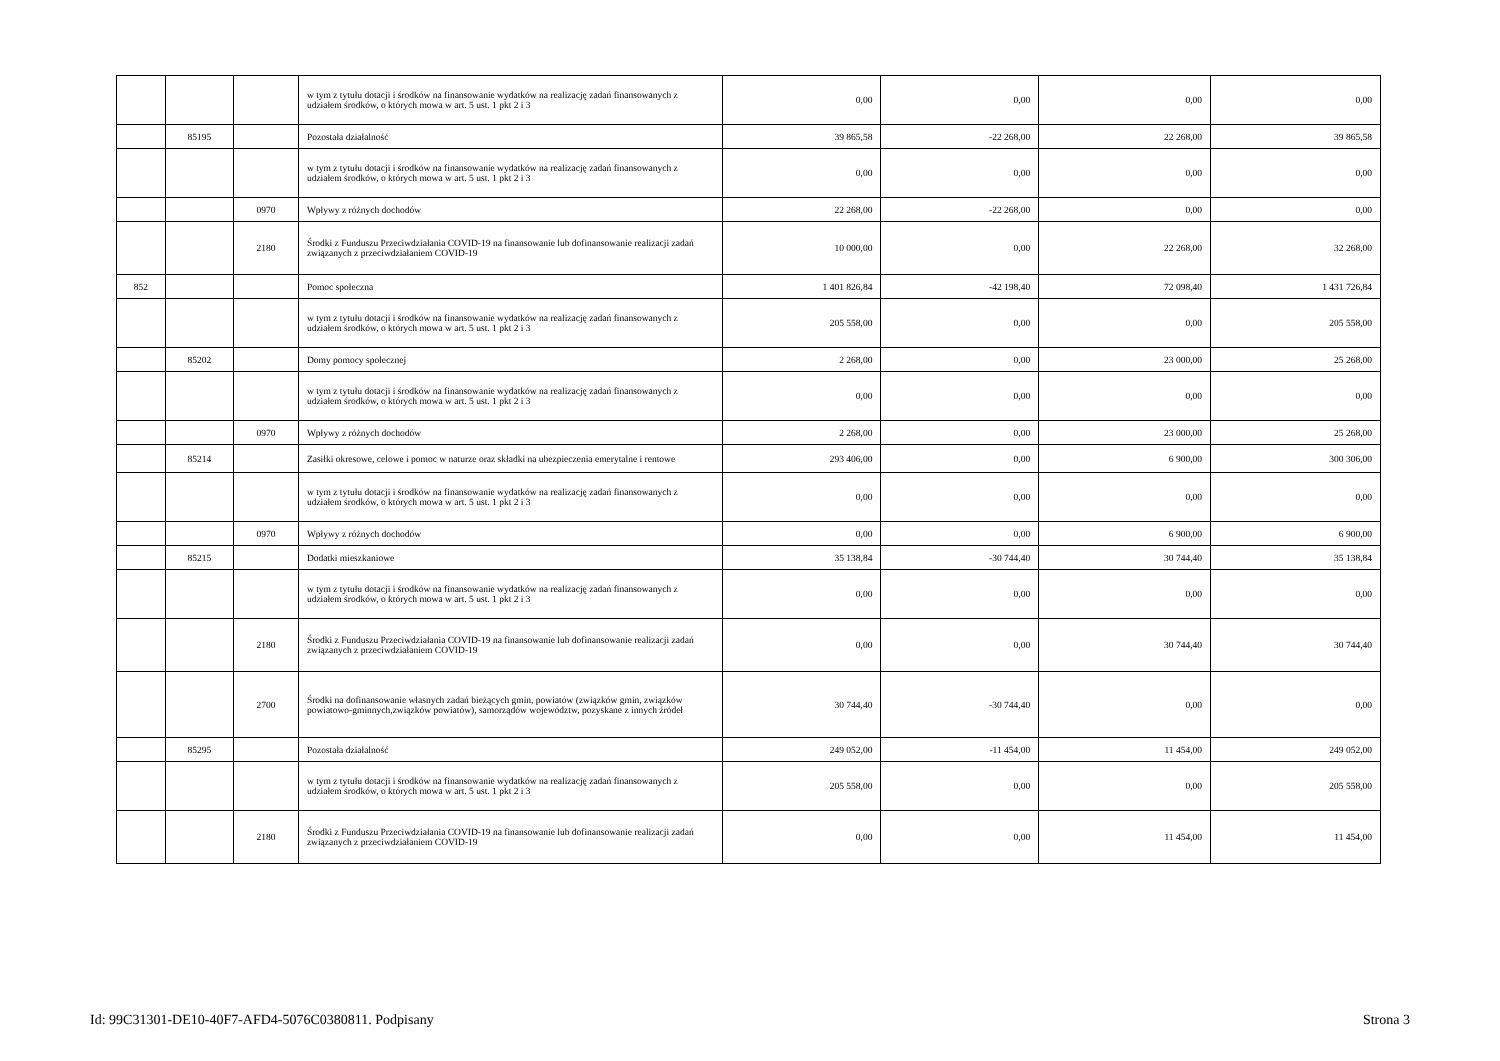| | | | w tym z tytułu dotacji i środków na finansowanie wydatków na realizację zadań finansowanych z udziałem środków, o których mowa w art. 5 ust. 1 pkt 2 i 3 | 0,00 | 0,00 | 0,00 | 0,00 |
| | 85195 | | Pozostała działalność | 39 865,58 | -22 268,00 | 22 268,00 | 39 865,58 |
| | | | w tym z tytułu dotacji i środków na finansowanie wydatków na realizację zadań finansowanych z udziałem środków, o których mowa w art. 5 ust. 1 pkt 2 i 3 | 0,00 | 0,00 | 0,00 | 0,00 |
| | | 0970 | Wpływy z różnych dochodów | 22 268,00 | -22 268,00 | 0,00 | 0,00 |
| | | 2180 | Środki z Funduszu Przeciwdziałania COVID-19 na finansowanie lub dofinansowanie realizacji zadań związanych z przeciwdziałaniem COVID-19 | 10 000,00 | 0,00 | 22 268,00 | 32 268,00 |
| 852 | | | Pomoc społeczna | 1 401 826,84 | -42 198,40 | 72 098,40 | 1 431 726,84 |
| | | | w tym z tytułu dotacji i środków na finansowanie wydatków na realizację zadań finansowanych z udziałem środków, o których mowa w art. 5 ust. 1 pkt 2 i 3 | 205 558,00 | 0,00 | 0,00 | 205 558,00 |
| | 85202 | | Domy pomocy społecznej | 2 268,00 | 0,00 | 23 000,00 | 25 268,00 |
| | | | w tym z tytułu dotacji i środków na finansowanie wydatków na realizację zadań finansowanych z udziałem środków, o których mowa w art. 5 ust. 1 pkt 2 i 3 | 0,00 | 0,00 | 0,00 | 0,00 |
| | | 0970 | Wpływy z różnych dochodów | 2 268,00 | 0,00 | 23 000,00 | 25 268,00 |
| | 85214 | | Zasiłki okresowe, celowe i pomoc w naturze oraz składki na ubezpieczenia emerytalne i rentowe | 293 406,00 | 0,00 | 6 900,00 | 300 306,00 |
| | | | w tym z tytułu dotacji i środków na finansowanie wydatków na realizację zadań finansowanych z udziałem środków, o których mowa w art. 5 ust. 1 pkt 2 i 3 | 0,00 | 0,00 | 0,00 | 0,00 |
| | | 0970 | Wpływy z różnych dochodów | 0,00 | 0,00 | 6 900,00 | 6 900,00 |
| | 85215 | | Dodatki mieszkaniowe | 35 138,84 | -30 744,40 | 30 744,40 | 35 138,84 |
| | | | w tym z tytułu dotacji i środków na finansowanie wydatków na realizację zadań finansowanych z udziałem środków, o których mowa w art. 5 ust. 1 pkt 2 i 3 | 0,00 | 0,00 | 0,00 | 0,00 |
| | | 2180 | Środki z Funduszu Przeciwdziałania COVID-19 na finansowanie lub dofinansowanie realizacji zadań związanych z przeciwdziałaniem COVID-19 | 0,00 | 0,00 | 30 744,40 | 30 744,40 |
| | | 2700 | Środki na dofinansowanie własnych zadań bieżących gmin, powiatów (związków gmin, związków powiatowo-gminnych,związków powiatów), samorządów województw, pozyskane z innych źródeł | 30 744,40 | -30 744,40 | 0,00 | 0,00 |
| | 85295 | | Pozostała działalność | 249 052,00 | -11 454,00 | 11 454,00 | 249 052,00 |
| | | | w tym z tytułu dotacji i środków na finansowanie wydatków na realizację zadań finansowanych z udziałem środków, o których mowa w art. 5 ust. 1 pkt 2 i 3 | 205 558,00 | 0,00 | 0,00 | 205 558,00 |
| | | 2180 | Środki z Funduszu Przeciwdziałania COVID-19 na finansowanie lub dofinansowanie realizacji zadań związanych z przeciwdziałaniem COVID-19 | 0,00 | 0,00 | 11 454,00 | 11 454,00 |
Id: 99C31301-DE10-40F7-AFD4-5076C0380811. Podpisany Strona 3